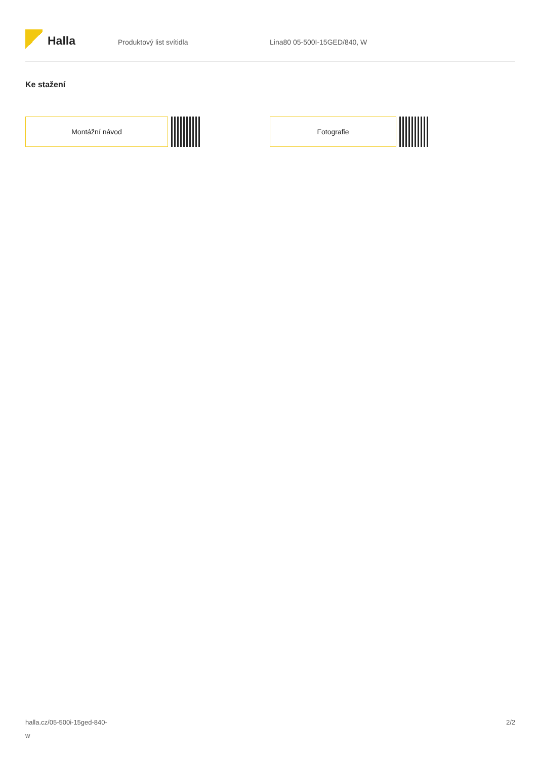Halla
Produktový list svítidla Lina80 05-500I-15GED/840, W
Ke stažení
Montážní návod Fotografie
halla.cz/05-500i-15ged-840-
w
2/2